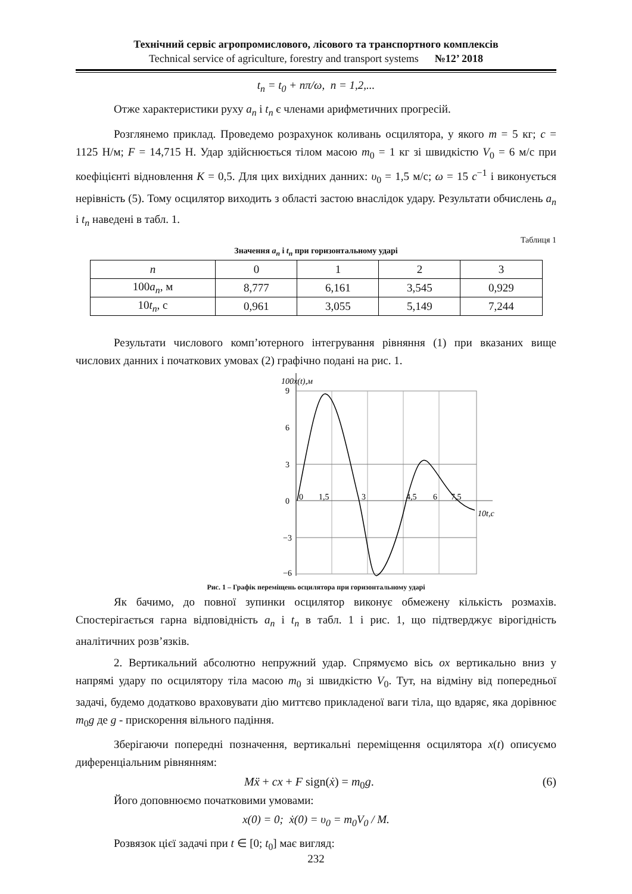Технічний сервіс агропромислового, лісового та транспортного комплексів
Technical service of agriculture, forestry and transport systems №12’ 2018
t<sub>n</sub> = t<sub>0</sub> + nπ/ω, n = 1,2,...
Отже характеристики руху a<sub>n</sub> і t<sub>n</sub> є членами арифметичних прогресій.
Розглянемо приклад. Проведемо розрахунок коливань осцилятора, у якого m = 5 кг; c = 1125 Н/м; F = 14,715 Н. Удар здійснюється тілом масою m<sub>0</sub> = 1 кг зі швидкістю V<sub>0</sub> = 6 м/с при коефіцієнті відновлення K = 0,5. Для цих вихідних данних: υ<sub>0</sub> = 1,5 м/с; ω = 15 c<sup>−1</sup> і виконується нерівність (5). Тому осцилятор виходить з області застою внаслідок удару. Результати обчислень a<sub>n</sub> і t<sub>n</sub> наведені в табл. 1.
Таблиця 1
Значення a<sub>n</sub> і t<sub>n</sub> при горизонтальному ударі
| n | 0 | 1 | 2 | 3 |
| --- | --- | --- | --- | --- |
| 100 a<sub>n</sub> , м | 8,777 | 6,161 | 3,545 | 0,929 |
| 10 t<sub>n</sub> , с | 0,961 | 3,055 | 5,149 | 7,244 |
Результати числового комп’ютерного інтегрування рівняння (1) при вказаних вище числових данних і початкових умовах (2) графічно подані на рис. 1.
100x(t),м
9
6
3
0
−3
−6
0
1,5
3
4,5
6
7,5
10t,c
Рис. 1 – Графік переміщень осцилятора при горизонтальному ударі
Як бачимо, до повної зупинки осцилятор виконує обмежену кількість розмахів. Спостерігається гарна відповідність a<sub>n</sub> і t<sub>n</sub> в табл. 1 і рис. 1, що підтверджує вірогідність аналітичних розв’язків.
2. Вертикальний абсолютно непружний удар. Спрямуємо вісь ox вертикально вниз у напрямі удару по осцилятору тіла масою m<sub>0</sub> зі швидкістю V<sub>0</sub>. Тут, на відміну від попередньої задачі, будемо додатково враховувати дію миттєво прикладеної ваги тіла, що вдаряє, яка дорівнює m<sub>0</sub>g де g - прискорення вільного падіння.
Зберігаючи попередні позначення, вертикальні переміщення осцилятора x(t) описуємо диференціальним рівнянням:
Mẍ + cx + F sign(ẋ) = m<sub>0</sub>g. (6)
Його доповнюємо початковими умовами:
x(0) = 0; ẋ(0) = υ<sub>0</sub> = m<sub>0</sub>V<sub>0</sub> / M.
Розвязок цієї задачі при t ∈ [0; t<sub>0</sub>] має вигляд:
232